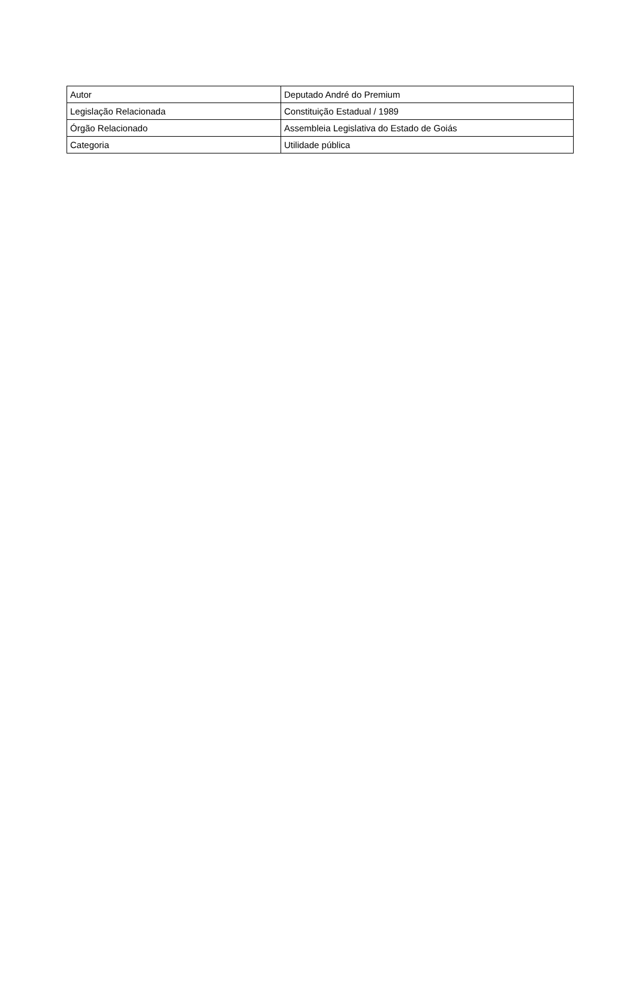| Autor | Deputado André do Premium |
| Legislação Relacionada | Constituição Estadual / 1989 |
| Órgão Relacionado | Assembleia Legislativa do Estado de Goiás |
| Categoria | Utilidade pública |